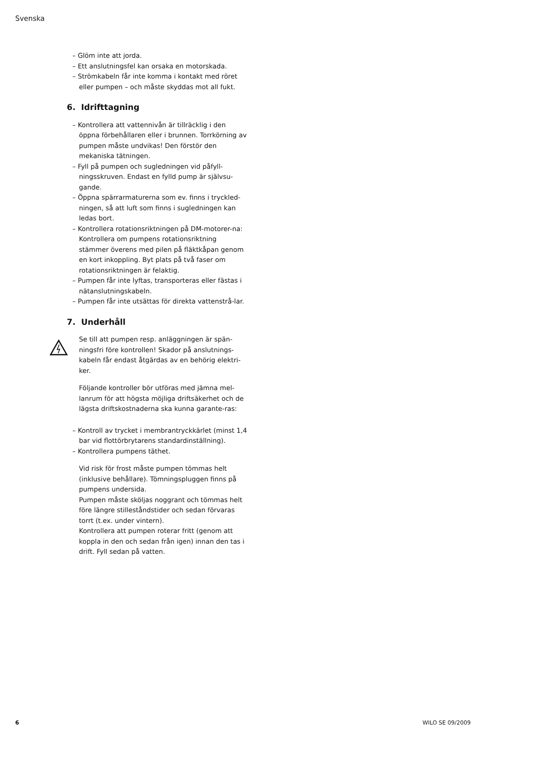Svenska
– Glöm inte att jorda.
– Ett anslutningsfel kan orsaka en motorskada.
– Strömkabeln får inte komma i kontakt med röret eller pumpen – och måste skyddas mot all fukt.
6. Idrifttagning
– Kontrollera att vattennivån är tillräcklig i den öppna förbehållaren eller i brunnen. Torrkörning av pumpen måste undvikas! Den förstör den mekaniska tätningen.
– Fyll på pumpen och sugledningen vid påfyll-ningsskruven. Endast en fylld pump är självsu-gande.
– Öppna spärrarmaturerna som ev. finns i tryckled-ningen, så att luft som finns i sugledningen kan ledas bort.
– Kontrollera rotationsriktningen på DM-motorer-na: Kontrollera om pumpens rotationsriktning stämmer överens med pilen på fläktkåpan genom en kort inkoppling. Byt plats på två faser om rotationsriktningen är felaktig.
– Pumpen får inte lyftas, transporteras eller fästas i nätanslutningskabeln.
– Pumpen får inte utsättas för direkta vattenstrå-lar.
7. Underhåll
Se till att pumpen resp. anläggningen är spän-ningsfri före kontrollen! Skador på anslutnings-kabeln får endast åtgärdas av en behörig elektri-ker.
Följande kontroller bör utföras med jämna mel-lanrum för att högsta möjliga driftsäkerhet och de lägsta driftskostnaderna ska kunna garante-ras:
– Kontroll av trycket i membrantryckkärlet (minst 1,4 bar vid flottörbrytarens standardinställning).
– Kontrollera pumpens täthet.
Vid risk för frost måste pumpen tömmas helt (inklusive behållare). Tömningspluggen finns på pumpens undersida.
Pumpen måste sköljas noggrant och tömmas helt före längre stilleståndstider och sedan förvaras torrt (t.ex. under vintern).
Kontrollera att pumpen roterar fritt (genom att koppla in den och sedan från igen) innan den tas i drift. Fyll sedan på vatten.
6 WILO SE 09/2009